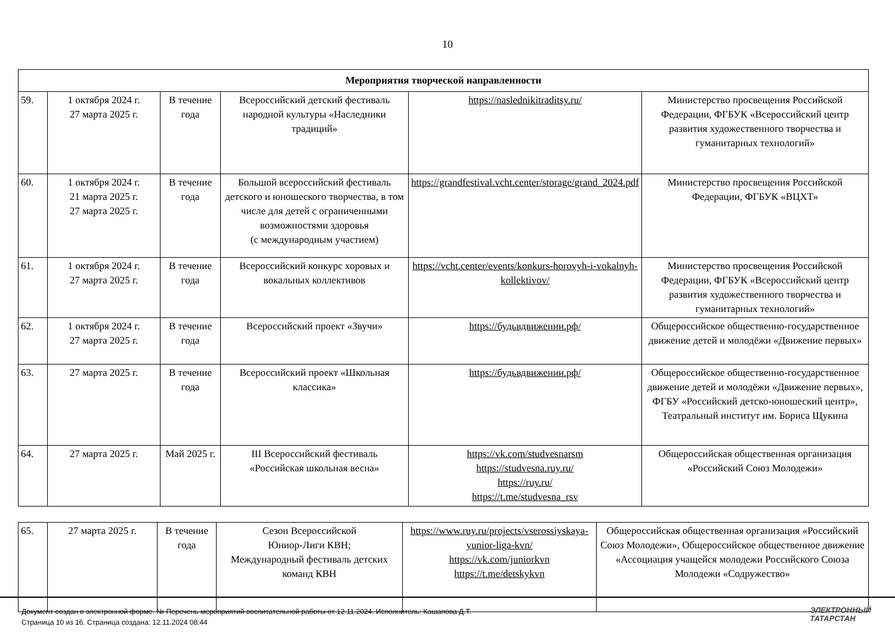10
| Мероприятия творческой направленности | | | | | |
| 59. | 1 октября 2024 г. 27 марта 2025 г. | В течение года | Всероссийский детский фестиваль народной культуры «Наследники традиций» | https://naslednikitraditsy.ru/ | Министерство просвещения Российской Федерации, ФГБУК «Всероссийский центр развития художественного творчества и гуманитарных технологий» |
| 60. | 1 октября 2024 г. 21 марта 2025 г. 27 марта 2025 г. | В течение года | Большой всероссийский фестиваль детского и юношеского творчества, в том числе для детей с ограниченными возможностями здоровья (с международным участием) | https://grandfestival.vcht.center/storage/grand_2024.pdf | Министерство просвещения Российской Федерации, ФГБУК «ВЦХТ» |
| 61. | 1 октября 2024 г. 27 марта 2025 г. | В течение года | Всероссийский конкурс хоровых и вокальных коллективов | https://vcht.center/events/konkurs-horovyh-i-vokalnyh-kollektivov/ | Министерство просвещения Российской Федерации, ФГБУК «Всероссийский центр развития художественного творчества и гуманитарных технологий» |
| 62. | 1 октября 2024 г. 27 марта 2025 г. | В течение года | Всероссийский проект «Звучи» | https://будьвдвижении.рф/ | Общероссийское общественно-государственное движение детей и молодёжи «Движение первых» |
| 63. | 27 марта 2025 г. | В течение года | Всероссийский проект «Школьная классика» | https://будьвдвижении.рф/ | Общероссийское общественно-государственное движение детей и молодёжи «Движение первых», ФГБУ «Российский детско-юношеский центр», Театральный институт им. Бориса Щукина |
| 64. | 27 марта 2025 г. | Май 2025 г. | III Всероссийский фестиваль «Российская школьная весна» | https://vk.com/studvesnarsm https://studvesna.ruy.ru/ https://ruy.ru/ https://t.me/studvesna_rsv | Общероссийская общественная организация «Российский Союз Молодежи» |
| 65. | 27 марта 2025 г. | В течение года | Сезон Всероссийской Юниор-Лиги КВН; Международный фестиваль детских команд КВН | https://www.ruy.ru/projects/vserossiyskaya-yunior-liga-kvn/ https://vk.com/juniorkvn https://t.me/detskykvn | Общероссийская общественная организация «Российский Союз Молодежи», Общероссийское общественное движение «Ассоциация учащейся молодежи Российского Союза Молодежи «Содружество» |
Документ создан в электронной форме. № Перечень мероприятий воспитательной работы от 12.11.2024. Исполнитель: Кашапова Д.Т.
Страница 10 из 16. Страница создана: 12.11.2024 08:44
ЭЛЕКТРОННЫЙ
ТАТАРСТАН